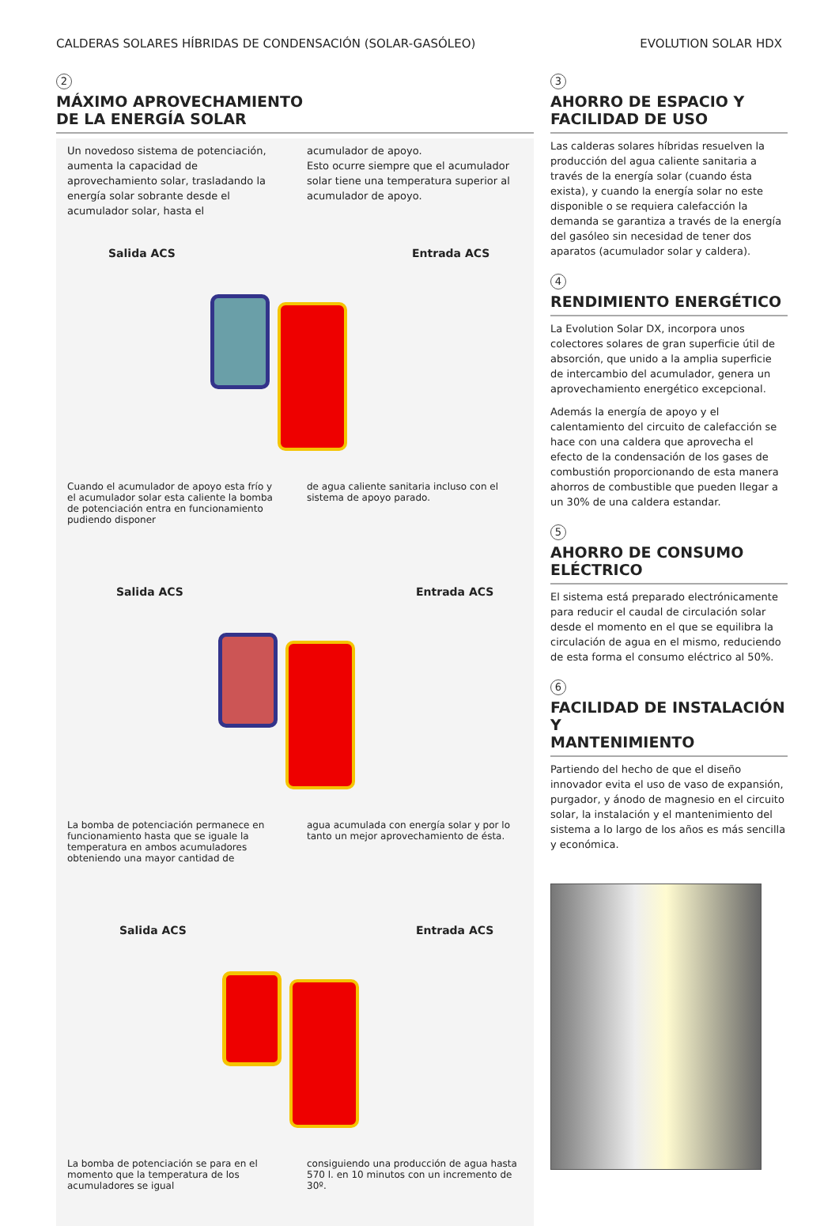CALDERAS SOLARES HÍBRIDAS DE CONDENSACIÓN (SOLAR-GASÓLEO) EVOLUTION SOLAR HDX
2
MÁXIMO APROVECHAMIENTO
DE LA ENERGÍA SOLAR
Un novedoso sistema de potenciación, aumenta la capacidad de aprovechamiento solar, trasladando la energía solar sobrante desde el acumulador solar, hasta el
acumulador de apoyo.
Esto ocurre siempre que el acumulador solar tiene una temperatura superior al acumulador de apoyo.
Salida ACS Entrada ACS
Cuando el acumulador de apoyo esta frío y el acumulador solar esta caliente la bomba de potenciación entra en funcionamiento pudiendo disponer
de agua caliente sanitaria incluso con el sistema de apoyo parado.
Salida ACS Entrada ACS
La bomba de potenciación permanece en funcionamiento hasta que se iguale la temperatura en ambos acumuladores obteniendo una mayor cantidad de
agua acumulada con energía solar y por lo tanto un mejor aprovechamiento de ésta.
Salida ACS Entrada ACS
La bomba de potenciación se para en el momento que la temperatura de los acumuladores se igual
consiguiendo una producción de agua hasta 570 l. en 10 minutos con un incremento de 30º.
3
AHORRO DE ESPACIO Y
FACILIDAD DE USO
Las calderas solares híbridas resuelven la producción del agua caliente sanitaria a través de la energía solar (cuando ésta exista), y cuando la energía solar no este disponible o se requiera calefacción la demanda se garantiza a través de la energía del gasóleo sin necesidad de tener dos aparatos (acumulador solar y caldera).
4
RENDIMIENTO ENERGÉTICO
La Evolution Solar DX, incorpora unos colectores solares de gran superficie útil de absorción, que unido a la amplia superficie de intercambio del acumulador, genera un aprovechamiento energético excepcional.
Además la energía de apoyo y el calentamiento del circuito de calefacción se hace con una caldera que aprovecha el efecto de la condensación de los gases de combustión proporcionando de esta manera ahorros de combustible que pueden llegar a un 30% de una caldera estandar.
5
AHORRO DE CONSUMO
ELÉCTRICO
El sistema está preparado electrónicamente para reducir el caudal de circulación solar desde el momento en el que se equilibra la circulación de agua en el mismo, reduciendo de esta forma el consumo eléctrico al 50%.
6
FACILIDAD DE INSTALACIÓN Y
MANTENIMIENTO
Partiendo del hecho de que el diseño innovador evita el uso de vaso de expansión, purgador, y ánodo de magnesio en el circuito solar, la instalación y el mantenimiento del sistema a lo largo de los años es más sencilla y económica.